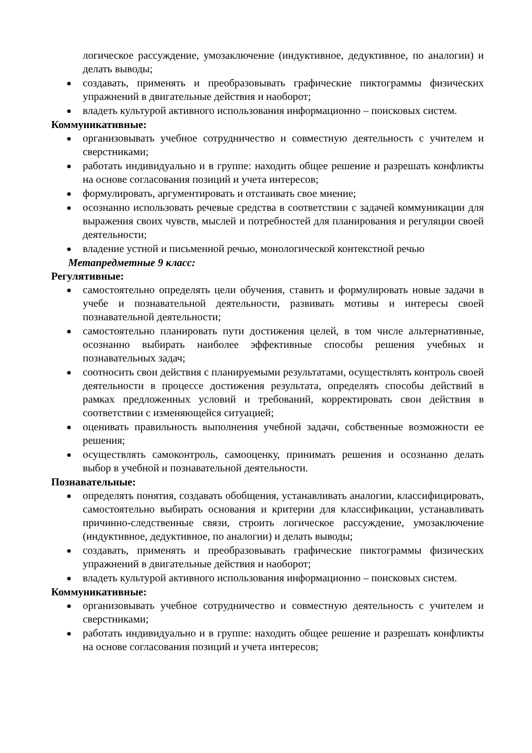логическое рассуждение, умозаключение (индуктивное, дедуктивное, по аналогии) и делать выводы;
создавать, применять и преобразовывать графические пиктограммы физических упражнений в двигательные действия и наоборот;
владеть культурой активного использования информационно – поисковых систем.
Коммуникативные:
организовывать учебное сотрудничество и совместную деятельность с учителем и сверстниками;
работать индивидуально и в группе: находить общее решение и разрешать конфликты на основе согласования позиций и учета интересов;
формулировать, аргументировать и отстаивать свое мнение;
осознанно использовать речевые средства в соответствии с задачей коммуникации для выражения своих чувств, мыслей и потребностей для планирования и регуляции своей деятельности;
владение устной и письменной речью, монологической контекстной речью
Метапредметные 9 класс:
Регулятивные:
самостоятельно определять цели обучения, ставить и формулировать новые задачи в учебе и познавательной деятельности, развивать мотивы и интересы своей познавательной деятельности;
самостоятельно планировать пути достижения целей, в том числе альтернативные, осознанно выбирать наиболее эффективные способы решения учебных и познавательных задач;
соотносить свои действия с планируемыми результатами, осуществлять контроль своей деятельности в процессе достижения результата, определять способы действий в рамках предложенных условий и требований, корректировать свои действия в соответствии с изменяющейся ситуацией;
оценивать правильность выполнения учебной задачи, собственные возможности ее решения;
осуществлять самоконтроль, самооценку, принимать решения и осознанно делать выбор в учебной и познавательной деятельности.
Познавательные:
определять понятия, создавать обобщения, устанавливать аналогии, классифицировать, самостоятельно выбирать основания и критерии для классификации, устанавливать причинно-следственные связи, строить логическое рассуждение, умозаключение (индуктивное, дедуктивное, по аналогии) и делать выводы;
создавать, применять и преобразовывать графические пиктограммы физических упражнений в двигательные действия и наоборот;
владеть культурой активного использования информационно – поисковых систем.
Коммуникативные:
организовывать учебное сотрудничество и совместную деятельность с учителем и сверстниками;
работать индивидуально и в группе: находить общее решение и разрешать конфликты на основе согласования позиций и учета интересов;